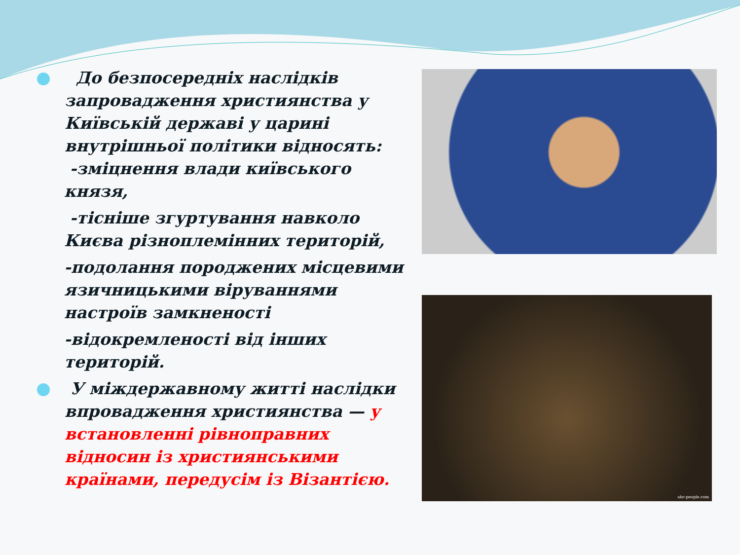До безпосередніх наслідків запровадження християнства у Київській державі у царині внутрішньої політики відносять:
-зміцнення влади київського князя,
-тісніше згуртування навколо Києва різноплемінних територій,
-подолання породжених місцевими язичницькими віруваннями настроїв замкненості
-відокремленості від інших територій.
У міждержавному житті наслідки впровадження християнства — у встановленні рівноправних відносин із християнськими країнами, передусім із Візантією.
abc-people.com